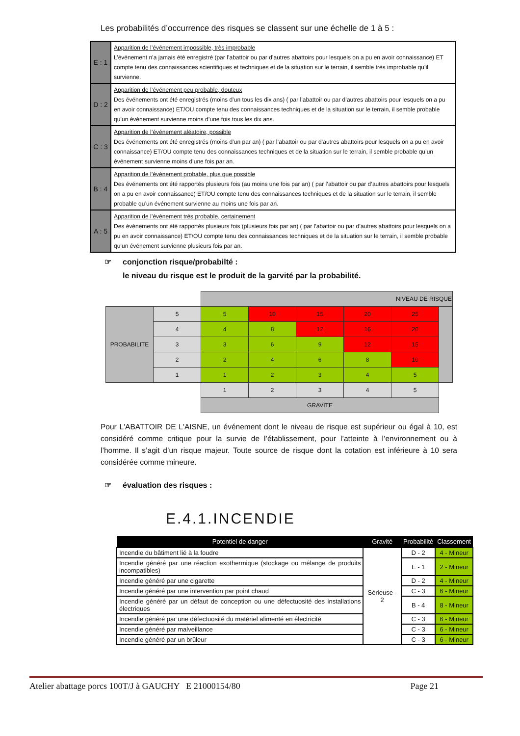Les probabilités d’occurrence des risques se classent sur une échelle de 1 à 5 :
| E : 1 | Apparition de l’événement impossible, très improbable L’événement n’a jamais été enregistré (par l’abattoir ou par d’autres abattoirs pour lesquels on a pu en avoir connaissance) ET compte tenu des connaissances scientifiques et techniques et de la situation sur le terrain, il semble très improbable qu’il survienne. |
| D : 2 | Apparition de l’événement peu probable, douteux Des événements ont été enregistrés (moins d’un tous les dix ans) ( par l’abattoir ou par d’autres abattoirs pour lesquels on a pu en avoir connaissance) ET/OU compte tenu des connaissances techniques et de la situation sur le terrain, il semble probable qu’un événement survienne moins d’une fois tous les dix ans. |
| C : 3 | Apparition de l’événement aléatoire, possible Des événements ont été enregistrés (moins d’un par an) ( par l’abattoir ou par d’autres abattoirs pour lesquels on a pu en avoir connaissance) ET/OU compte tenu des connaissances techniques et de la situation sur le terrain, il semble probable qu’un événement survienne moins d’une fois par an. |
| B : 4 | Apparition de l’événement probable, plus que possible Des événements ont été rapportés plusieurs fois (au moins une fois par an) ( par l’abattoir ou par d’autres abattoirs pour lesquels on a pu en avoir connaissance) ET/OU compte tenu des connaissances techniques et de la situation sur le terrain, il semble probable qu’un événement survienne au moins une fois par an. |
| A : 5 | Apparition de l’événement très probable, certainement Des événements ont été rapportés plusieurs fois (plusieurs fois par an) ( par l’abattoir ou par d’autres abattoirs pour lesquels on a pu en avoir connaissance) ET/OU compte tenu des connaissances techniques et de la situation sur le terrain, il semble probable qu’un événement survienne plusieurs fois par an. |
☞ conjonction risque/probabilté :
le niveau du risque est le produit de la garvité par la probabilité.
| | | NIVEAU DE RISQUE | | | | | |
| PROBABILITE | 5 | 5 | 10 | 15 | 20 | 25 | |
| | 4 | 4 | 8 | 12 | 16 | 20 | |
| | 3 | 3 | 6 | 9 | 12 | 15 | |
| | 2 | 2 | 4 | 6 | 8 | 10 | |
| | 1 | 1 | 2 | 3 | 4 | 5 | |
| | | 1 | 2 | 3 | 4 | 5 | |
| | | GRAVITE | | | | | |
Pour L'ABATTOIR DE L'AISNE, un événement dont le niveau de risque est supérieur ou égal à 10, est considéré comme critique pour la survie de l’établissement, pour l’atteinte à l’environnement ou à l’homme. Il s’agit d’un risque majeur. Toute source de risque dont la cotation est inférieure à 10 sera considérée comme mineure.
☞ évaluation des risques :
E.4.1.INCENDIE
| Potentiel de danger | Gravité | Probabilité | Classement |
| --- | --- | --- | --- |
| Incendie du bâtiment lié à la foudre | Sérieuse - 2 | D - 2 | 4 - Mineur |
| Incendie généré par une réaction exothermique (stockage ou mélange de produits incompatibles) | | E - 1 | 2 - Mineur |
| Incendie généré par une cigarette | | D - 2 | 4 - Mineur |
| Incendie généré par une intervention par point chaud | | C - 3 | 6 - Mineur |
| Incendie généré par un défaut de conception ou une défectuosité des installations électriques | | B - 4 | 8 - Mineur |
| Incendie généré par une défectuosité du matériel alimenté en électricité | | C - 3 | 6 - Mineur |
| Incendie généré par malveillance | | C - 3 | 6 - Mineur |
| Incendie généré par un brûleur | | C - 3 | 6 - Mineur |
Atelier abattage porcs 100T/J à GAUCHY E 21000154/80 Page 21